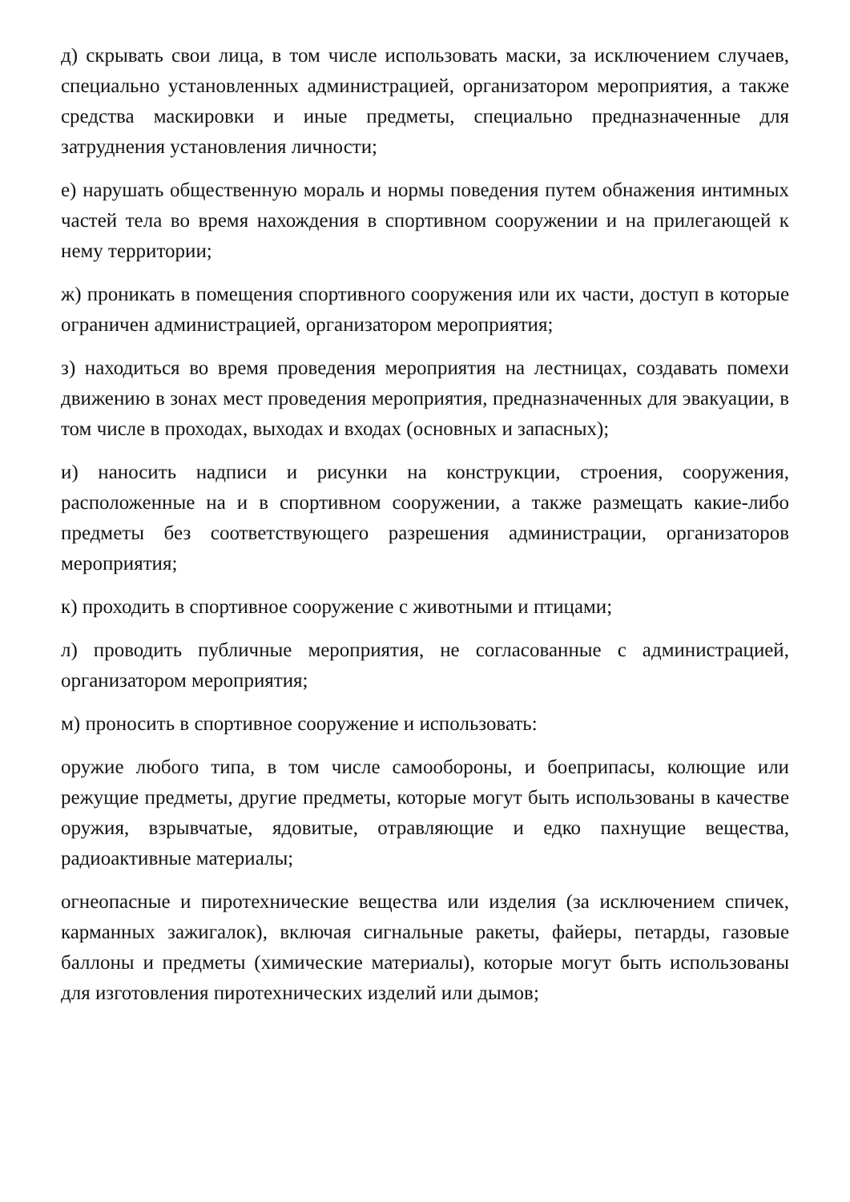д) скрывать свои лица, в том числе использовать маски, за исключением случаев, специально установленных администрацией, организатором мероприятия, а также средства маскировки и иные предметы, специально предназначенные для затруднения установления личности;
е) нарушать общественную мораль и нормы поведения путем обнажения интимных частей тела во время нахождения в спортивном сооружении и на прилегающей к нему территории;
ж) проникать в помещения спортивного сооружения или их части, доступ в которые ограничен администрацией, организатором мероприятия;
з) находиться во время проведения мероприятия на лестницах, создавать помехи движению в зонах мест проведения мероприятия, предназначенных для эвакуации, в том числе в проходах, выходах и входах (основных и запасных);
и) наносить надписи и рисунки на конструкции, строения, сооружения, расположенные на и в спортивном сооружении, а также размещать какие-либо предметы без соответствующего разрешения администрации, организаторов мероприятия;
к) проходить в спортивное сооружение с животными и птицами;
л) проводить публичные мероприятия, не согласованные с администрацией, организатором мероприятия;
м) проносить в спортивное сооружение и использовать:
оружие любого типа, в том числе самообороны, и боеприпасы, колющие или режущие предметы, другие предметы, которые могут быть использованы в качестве оружия, взрывчатые, ядовитые, отравляющие и едко пахнущие вещества, радиоактивные материалы;
огнеопасные и пиротехнические вещества или изделия (за исключением спичек, карманных зажигалок), включая сигнальные ракеты, файеры, петарды, газовые баллоны и предметы (химические материалы), которые могут быть использованы для изготовления пиротехнических изделий или дымов;